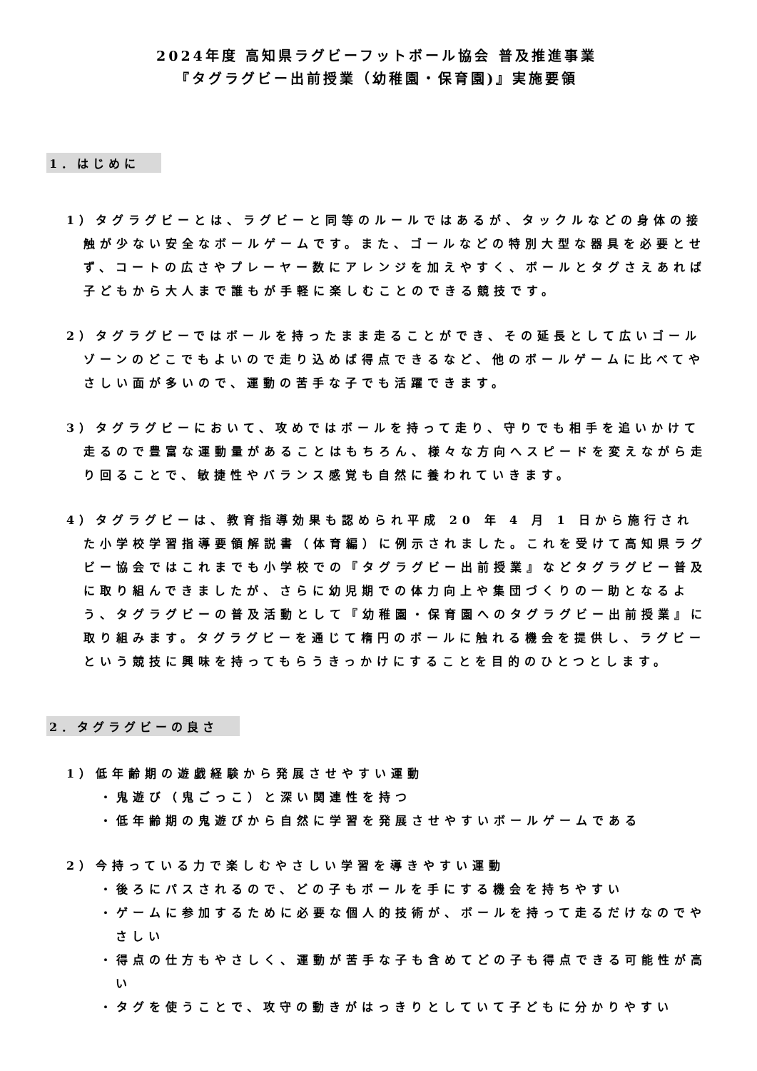2024年度 高知県ラグビーフットボール協会 普及推進事業
『タグラグビー出前授業（幼稚園・保育園)』実施要領
1．はじめに
1）タグラグビーとは、ラグビーと同等のルールではあるが、タックルなどの身体の接触が少ない安全なボールゲームです。また、ゴールなどの特別大型な器具を必要とせず、コートの広さやプレーヤー数にアレンジを加えやすく、ボールとタグさえあれば子どもから大人まで誰もが手軽に楽しむことのできる競技です。
2）タグラグビーではボールを持ったまま走ることができ、その延長として広いゴールゾーンのどこでもよいので走り込めば得点できるなど、他のボールゲームに比べてやさしい面が多いので、運動の苦手な子でも活躍できます。
3）タグラグビーにおいて、攻めではボールを持って走り、守りでも相手を追いかけて走るので豊富な運動量があることはもちろん、様々な方向へスピードを変えながら走り回ることで、敏捷性やバランス感覚も自然に養われていきます。
4）タグラグビーは、教育指導効果も認められ平成 20 年 4 月 1 日から施行された小学校学習指導要領解説書（体育編）に例示されました。これを受けて高知県ラグビー協会ではこれまでも小学校での『タグラグビー出前授業』などタグラグビー普及に取り組んできましたが、さらに幼児期での体力向上や集団づくりの一助となるよう、タグラグビーの普及活動として『幼稚園・保育園へのタグラグビー出前授業』に取り組みます。タグラグビーを通じて楕円のボールに触れる機会を提供し、ラグビーという競技に興味を持ってもらうきっかけにすることを目的のひとつとします。
2．タグラグビーの良さ
1）低年齢期の遊戯経験から発展させやすい運動
・鬼遊び（鬼ごっこ）と深い関連性を持つ
・低年齢期の鬼遊びから自然に学習を発展させやすいボールゲームである
2）今持っている力で楽しむやさしい学習を導きやすい運動
・後ろにパスされるので、どの子もボールを手にする機会を持ちやすい
・ゲームに参加するために必要な個人的技術が、ボールを持って走るだけなのでやさしい
・得点の仕方もやさしく、運動が苦手な子も含めてどの子も得点できる可能性が高い
・タグを使うことで、攻守の動きがはっきりとしていて子どもに分かりやすい